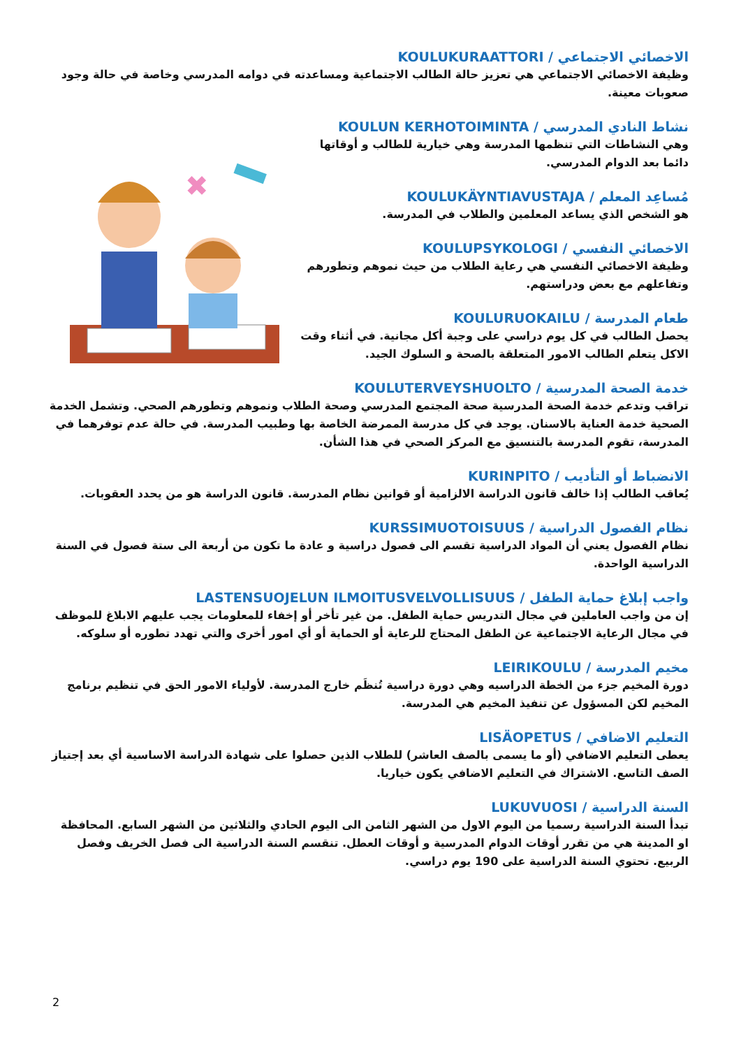✖
الاخصائي الاجتماعي / KOULUKURAATTORI
وظيفة الاخصائي الاجتماعي هي تعزيز حالة الطالب الاجتماعية ومساعدته في دوامه المدرسي وخاصة في حالة وجود صعوبات معينة.
نشاط النادي المدرسي / KOULUN KERHOTOIMINTA
وهي النشاطات التي تنظمها المدرسة وهي خيارية للطالب و أوقاتها دائما بعد الدوام المدرسي.
مُساعِد المعلم / KOULUKÄYNTIAVUSTAJA
هو الشخص الذي يساعد المعلمين والطلاب في المدرسة.
الاخصائي النفسي / KOULUPSYKOLOGI
وظيفة الاخصائي النفسي هي رعاية الطلاب من حيث نموهم وتطورهم وتفاعلهم مع بعض ودراستهم.
طعام المدرسة / KOULURUOKAILU
يحصل الطالب في كل يوم دراسي على وجبة أكل مجانية. في أثناء وقت الاكل يتعلم الطالب الامور المتعلقة بالصحة و السلوك الجيد.
خدمة الصحة المدرسية / KOULUTERVEYSHUOLTO
تراقب وتدعم خدمة الصحة المدرسية صحة المجتمع المدرسي وصحة الطلاب ونموهم وتطورهم الصحي. وتشمل الخدمة الصحية خدمة العناية بالاسنان. يوجد في كل مدرسة الممرضة الخاصة بها وطبيب المدرسة. في حالة عدم توفرهما في المدرسة، تقوم المدرسة بالتنسيق مع المركز الصحي في هذا الشأن.
الانضباط أو التأديب / KURINPITO
يُعاقب الطالب إذا خالف قانون الدراسة الالزامية أو قوانين نظام المدرسة. قانون الدراسة هو من يحدد العقوبات.
نظام الفصول الدراسية / KURSSIMUOTOISUUS
نظام الفصول يعني أن المواد الدراسية تقسم الى فصول دراسية و عادة ما تكون من أربعة الى ستة فصول في السنة الدراسية الواحدة.
واجب إبلاغ حماية الطفل / LASTENSUOJELUN ILMOITUSVELVOLLISUUS
إن من واجب العاملين في مجال التدريس حماية الطفل. من غير تأخر أو إخفاء للمعلومات يجب عليهم الابلاغ للموظف في مجال الرعاية الاجتماعية عن الطفل المحتاج للرعاية أو الحماية أو أي امور أخرى والتي تهدد تطوره أو سلوكه.
مخيم المدرسة / LEIRIKOULU
دورة المخيم جزء من الخطة الدراسيه وهي دورة دراسية تُنظَم خارج المدرسة. لأولياء الامور الحق في تنظيم برنامج المخيم لكن المسؤول عن تنفيذ المخيم هي المدرسة.
التعليم الاضافي / LISÄOPETUS
يعطى التعليم الاضافي (أو ما يسمى بالصف العاشر) للطلاب الذين حصلوا على شهادة الدراسة الاساسية أي بعد إجتياز الصف التاسع. الاشتراك في التعليم الاضافي يكون خياريا.
السنة الدراسية / LUKUVUOSI
تبدأ السنة الدراسية رسميا من اليوم الاول من الشهر الثامن الى اليوم الحادي والثلاثين من الشهر السابع. المحافظة او المدينة هي من تقرر أوقات الدوام المدرسية و أوقات العطل. تنقسم السنة الدراسية الى فصل الخريف وفصل الربيع. تحتوي السنة الدراسية على 190 يوم دراسي.
2